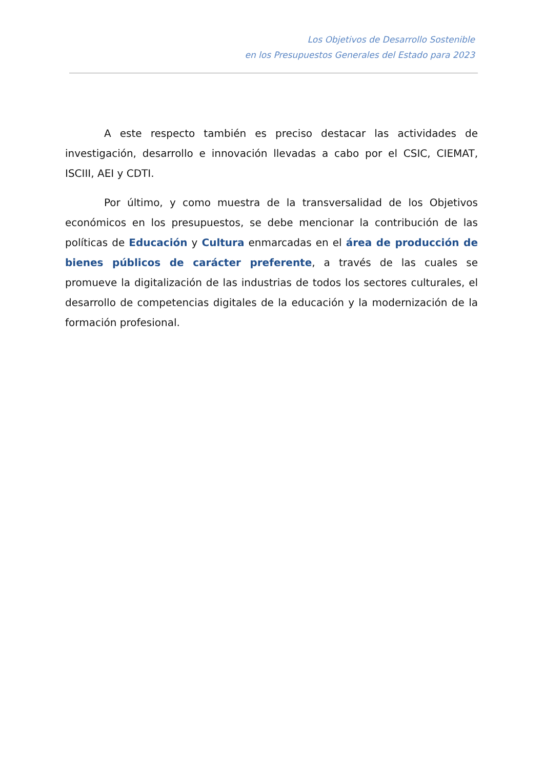Los Objetivos de Desarrollo Sostenible
en los Presupuestos Generales del Estado para 2023
A este respecto también es preciso destacar las actividades de investigación, desarrollo e innovación llevadas a cabo por el CSIC, CIEMAT, ISCIII, AEI y CDTI.
Por último, y como muestra de la transversalidad de los Objetivos económicos en los presupuestos, se debe mencionar la contribución de las políticas de Educación y Cultura enmarcadas en el área de producción de bienes públicos de carácter preferente, a través de las cuales se promueve la digitalización de las industrias de todos los sectores culturales, el desarrollo de competencias digitales de la educación y la modernización de la formación profesional.